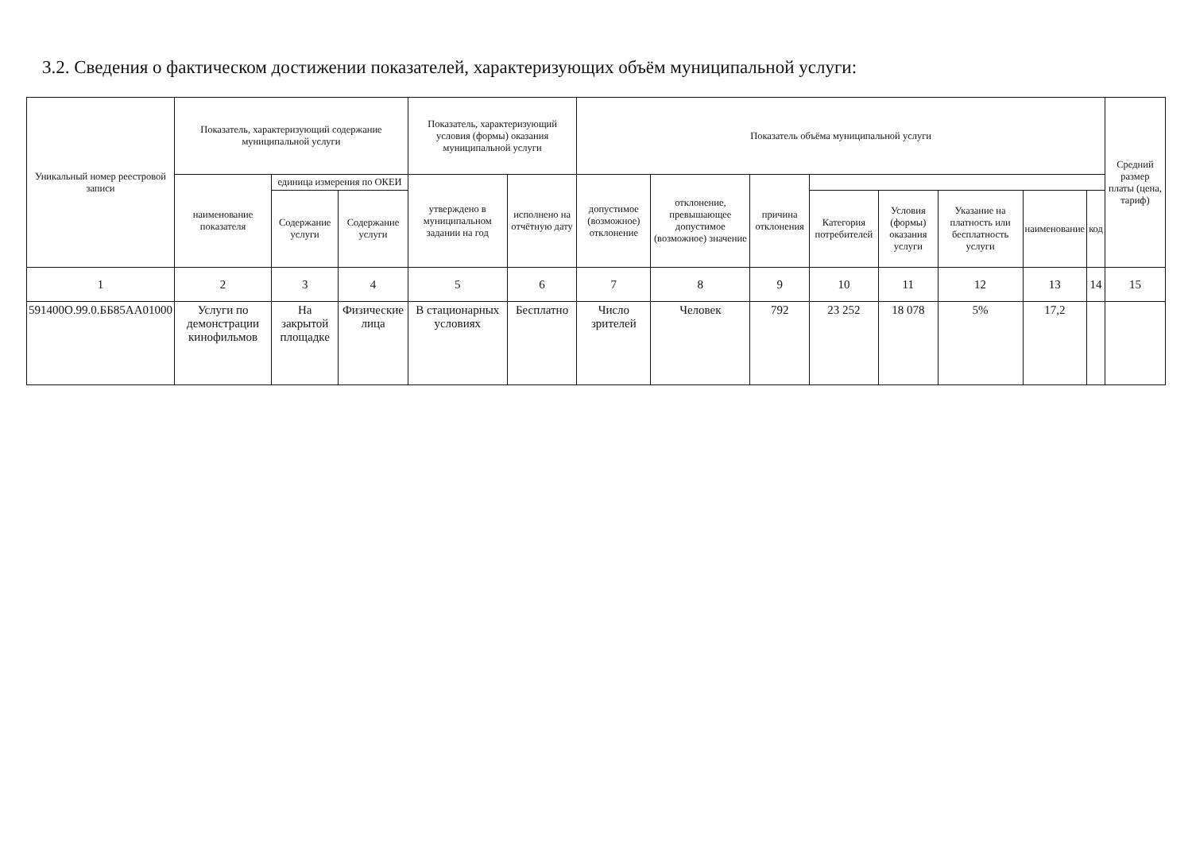3.2. Сведения о фактическом достижении показателей, характеризующих объём муниципальной услуги:
| Уникальный номер реестровой записи | Показатель, характеризующий содержание муниципальной услуги | | | Показатель, характеризующий условия (формы) оказания муниципальной услуги | | Показатель объёма муниципальной услуги | | | | | | | | Средний размер платы (цена, тариф) |
| --- | --- | --- | --- | --- | --- | --- | --- | --- | --- | --- | --- | --- | --- | --- |
| | наименование показателя | единица измерения по ОКЕИ | | утверждено в муниципальном задании на год | исполнено на отчётную дату | допустимое (возможное) отклонение | отклонение, превышающее допустимое (возможное) значение | причина отклонения | | | | | | |
| | | Содержание услуги | Содержание услуги | | | | | | Категория потребителей | Условия (формы) оказания услуги | Указание на платность или бесплатность услуги | наименование | код | |
| 1 | 2 | 3 | 4 | 5 | 6 | 7 | 8 | 9 | 10 | 11 | 12 | 13 | 14 | 15 |
| 591400О.99.0.ББ85АА01000 | Услуги по демонстрации кинофильмов | На закрытой площадке | Физические лица | В стационарных условиях | Бесплатно | Число зрителей | Человек | 792 | 23 252 | 18 078 | 5% | 17,2 | | |